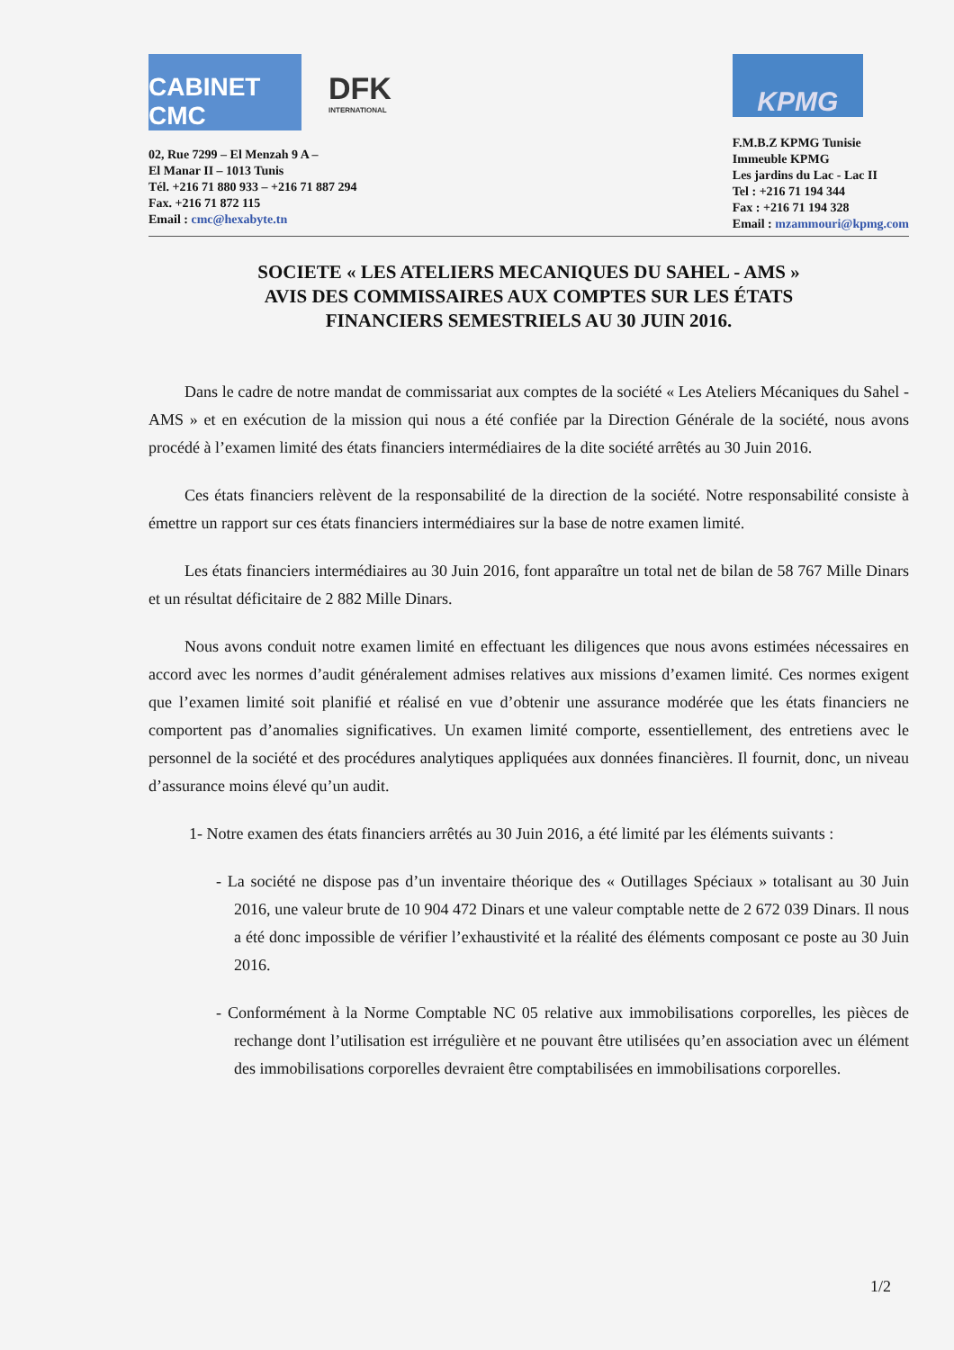CABINET CMC
DFK
INTERNATIONAL
02, Rue 7299 – El Menzah 9 A –
El Manar II – 1013 Tunis
Tél. +216 71 880 933 – +216 71 887 294
Fax. +216 71 872 115
Email : cmc@hexabyte.tn
KPMG
F.M.B.Z KPMG Tunisie
Immeuble KPMG
Les jardins du Lac - Lac II
Tel : +216 71 194 344
Fax : +216 71 194 328
Email : mzammouri@kpmg.com
SOCIETE « LES ATELIERS MECANIQUES DU SAHEL - AMS »
AVIS DES COMMISSAIRES AUX COMPTES SUR LES ÉTATS
FINANCIERS SEMESTRIELS AU 30 JUIN 2016.
Dans le cadre de notre mandat de commissariat aux comptes de la société « Les Ateliers Mécaniques du Sahel - AMS » et en exécution de la mission qui nous a été confiée par la Direction Générale de la société, nous avons procédé à l’examen limité des états financiers intermédiaires de la dite société arrêtés au 30 Juin 2016.
Ces états financiers relèvent de la responsabilité de la direction de la société. Notre responsabilité consiste à émettre un rapport sur ces états financiers intermédiaires sur la base de notre examen limité.
Les états financiers intermédiaires au 30 Juin 2016, font apparaître un total net de bilan de 58 767 Mille Dinars et un résultat déficitaire de 2 882 Mille Dinars.
Nous avons conduit notre examen limité en effectuant les diligences que nous avons estimées nécessaires en accord avec les normes d’audit généralement admises relatives aux missions d’examen limité. Ces normes exigent que l’examen limité soit planifié et réalisé en vue d’obtenir une assurance modérée que les états financiers ne comportent pas d’anomalies significatives. Un examen limité comporte, essentiellement, des entretiens avec le personnel de la société et des procédures analytiques appliquées aux données financières. Il fournit, donc, un niveau d’assurance moins élevé qu’un audit.
1- Notre examen des états financiers arrêtés au 30 Juin 2016, a été limité par les éléments suivants :
- La société ne dispose pas d’un inventaire théorique des « Outillages Spéciaux » totalisant au 30 Juin 2016, une valeur brute de 10 904 472 Dinars et une valeur comptable nette de 2 672 039 Dinars. Il nous a été donc impossible de vérifier l’exhaustivité et la réalité des éléments composant ce poste au 30 Juin 2016.
- Conformément à la Norme Comptable NC 05 relative aux immobilisations corporelles, les pièces de rechange dont l’utilisation est irrégulière et ne pouvant être utilisées qu’en association avec un élément des immobilisations corporelles devraient être comptabilisées en immobilisations corporelles.
1/2